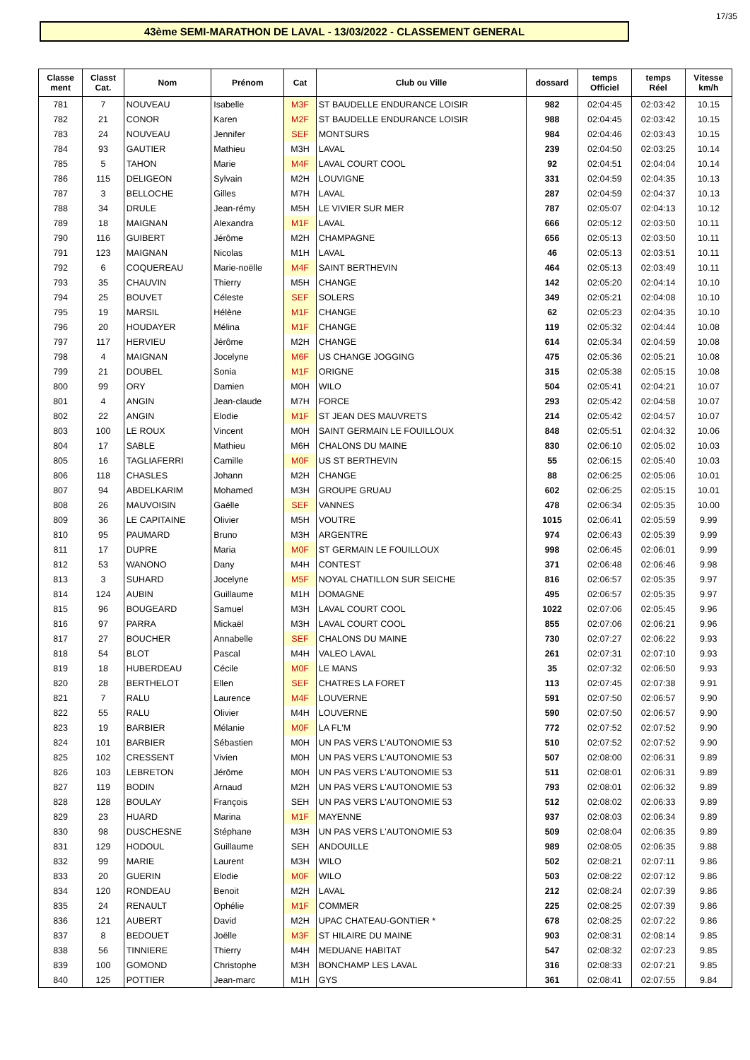17/35
43ème SEMI-MARATHON DE LAVAL - 13/03/2022 - CLASSEMENT GENERAL
| Classe ment | Classt Cat. | Nom | Prénom | Cat | Club ou Ville | dossard | temps Officiel | temps Réel | Vitesse km/h |
| --- | --- | --- | --- | --- | --- | --- | --- | --- | --- |
| 781 | 7 | NOUVEAU | Isabelle | M3F | ST BAUDELLE ENDURANCE LOISIR | 982 | 02:04:45 | 02:03:42 | 10.15 |
| 782 | 21 | CONOR | Karen | M2F | ST BAUDELLE ENDURANCE LOISIR | 988 | 02:04:45 | 02:03:42 | 10.15 |
| 783 | 24 | NOUVEAU | Jennifer | SEF | MONTSURS | 984 | 02:04:46 | 02:03:43 | 10.15 |
| 784 | 93 | GAUTIER | Mathieu | M3H | LAVAL | 239 | 02:04:50 | 02:03:25 | 10.14 |
| 785 | 5 | TAHON | Marie | M4F | LAVAL COURT COOL | 92 | 02:04:51 | 02:04:04 | 10.14 |
| 786 | 115 | DELIGEON | Sylvain | M2H | LOUVIGNE | 331 | 02:04:59 | 02:04:35 | 10.13 |
| 787 | 3 | BELLOCHE | Gilles | M7H | LAVAL | 287 | 02:04:59 | 02:04:37 | 10.13 |
| 788 | 34 | DRULE | Jean-rémy | M5H | LE VIVIER SUR MER | 787 | 02:05:07 | 02:04:13 | 10.12 |
| 789 | 18 | MAIGNAN | Alexandra | M1F | LAVAL | 666 | 02:05:12 | 02:03:50 | 10.11 |
| 790 | 116 | GUIBERT | Jérôme | M2H | CHAMPAGNE | 656 | 02:05:13 | 02:03:50 | 10.11 |
| 791 | 123 | MAIGNAN | Nicolas | M1H | LAVAL | 46 | 02:05:13 | 02:03:51 | 10.11 |
| 792 | 6 | COQUEREAU | Marie-noëlle | M4F | SAINT BERTHEVIN | 464 | 02:05:13 | 02:03:49 | 10.11 |
| 793 | 35 | CHAUVIN | Thierry | M5H | CHANGE | 142 | 02:05:20 | 02:04:14 | 10.10 |
| 794 | 25 | BOUVET | Céleste | SEF | SOLERS | 349 | 02:05:21 | 02:04:08 | 10.10 |
| 795 | 19 | MARSIL | Hélène | M1F | CHANGE | 62 | 02:05:23 | 02:04:35 | 10.10 |
| 796 | 20 | HOUDAYER | Mélina | M1F | CHANGE | 119 | 02:05:32 | 02:04:44 | 10.08 |
| 797 | 117 | HERVIEU | Jérôme | M2H | CHANGE | 614 | 02:05:34 | 02:04:59 | 10.08 |
| 798 | 4 | MAIGNAN | Jocelyne | M6F | US CHANGE JOGGING | 475 | 02:05:36 | 02:05:21 | 10.08 |
| 799 | 21 | DOUBEL | Sonia | M1F | ORIGNE | 315 | 02:05:38 | 02:05:15 | 10.08 |
| 800 | 99 | ORY | Damien | M0H | WILO | 504 | 02:05:41 | 02:04:21 | 10.07 |
| 801 | 4 | ANGIN | Jean-claude | M7H | FORCE | 293 | 02:05:42 | 02:04:58 | 10.07 |
| 802 | 22 | ANGIN | Elodie | M1F | ST JEAN DES MAUVRETS | 214 | 02:05:42 | 02:04:57 | 10.07 |
| 803 | 100 | LE ROUX | Vincent | M0H | SAINT GERMAIN LE FOUILLOUX | 848 | 02:05:51 | 02:04:32 | 10.06 |
| 804 | 17 | SABLE | Mathieu | M6H | CHALONS DU MAINE | 830 | 02:06:10 | 02:05:02 | 10.03 |
| 805 | 16 | TAGLIAFERRI | Camille | M0F | US ST BERTHEVIN | 55 | 02:06:15 | 02:05:40 | 10.03 |
| 806 | 118 | CHASLES | Johann | M2H | CHANGE | 88 | 02:06:25 | 02:05:06 | 10.01 |
| 807 | 94 | ABDELKARIM | Mohamed | M3H | GROUPE GRUAU | 602 | 02:06:25 | 02:05:15 | 10.01 |
| 808 | 26 | MAUVOISIN | Gaëlle | SEF | VANNES | 478 | 02:06:34 | 02:05:35 | 10.00 |
| 809 | 36 | LE CAPITAINE | Olivier | M5H | VOUTRE | 1015 | 02:06:41 | 02:05:59 | 9.99 |
| 810 | 95 | PAUMARD | Bruno | M3H | ARGENTRE | 974 | 02:06:43 | 02:05:39 | 9.99 |
| 811 | 17 | DUPRE | Maria | M0F | ST GERMAIN LE FOUILLOUX | 998 | 02:06:45 | 02:06:01 | 9.99 |
| 812 | 53 | WANONO | Dany | M4H | CONTEST | 371 | 02:06:48 | 02:06:46 | 9.98 |
| 813 | 3 | SUHARD | Jocelyne | M5F | NOYAL CHATILLON SUR SEICHE | 816 | 02:06:57 | 02:05:35 | 9.97 |
| 814 | 124 | AUBIN | Guillaume | M1H | DOMAGNE | 495 | 02:06:57 | 02:05:35 | 9.97 |
| 815 | 96 | BOUGEARD | Samuel | M3H | LAVAL COURT COOL | 1022 | 02:07:06 | 02:05:45 | 9.96 |
| 816 | 97 | PARRA | Mickaël | M3H | LAVAL COURT COOL | 855 | 02:07:06 | 02:06:21 | 9.96 |
| 817 | 27 | BOUCHER | Annabelle | SEF | CHALONS DU MAINE | 730 | 02:07:27 | 02:06:22 | 9.93 |
| 818 | 54 | BLOT | Pascal | M4H | VALEO LAVAL | 261 | 02:07:31 | 02:07:10 | 9.93 |
| 819 | 18 | HUBERDEAU | Cécile | M0F | LE MANS | 35 | 02:07:32 | 02:06:50 | 9.93 |
| 820 | 28 | BERTHELOT | Ellen | SEF | CHATRES LA FORET | 113 | 02:07:45 | 02:07:38 | 9.91 |
| 821 | 7 | RALU | Laurence | M4F | LOUVERNE | 591 | 02:07:50 | 02:06:57 | 9.90 |
| 822 | 55 | RALU | Olivier | M4H | LOUVERNE | 590 | 02:07:50 | 02:06:57 | 9.90 |
| 823 | 19 | BARBIER | Mélanie | M0F | LA FL'M | 772 | 02:07:52 | 02:07:52 | 9.90 |
| 824 | 101 | BARBIER | Sébastien | M0H | UN PAS VERS L'AUTONOMIE 53 | 510 | 02:07:52 | 02:07:52 | 9.90 |
| 825 | 102 | CRESSENT | Vivien | M0H | UN PAS VERS L'AUTONOMIE 53 | 507 | 02:08:00 | 02:06:31 | 9.89 |
| 826 | 103 | LEBRETON | Jérôme | M0H | UN PAS VERS L'AUTONOMIE 53 | 511 | 02:08:01 | 02:06:31 | 9.89 |
| 827 | 119 | BODIN | Arnaud | M2H | UN PAS VERS L'AUTONOMIE 53 | 793 | 02:08:01 | 02:06:32 | 9.89 |
| 828 | 128 | BOULAY | François | SEH | UN PAS VERS L'AUTONOMIE 53 | 512 | 02:08:02 | 02:06:33 | 9.89 |
| 829 | 23 | HUARD | Marina | M1F | MAYENNE | 937 | 02:08:03 | 02:06:34 | 9.89 |
| 830 | 98 | DUSCHESNE | Stéphane | M3H | UN PAS VERS L'AUTONOMIE 53 | 509 | 02:08:04 | 02:06:35 | 9.89 |
| 831 | 129 | HODOUL | Guillaume | SEH | ANDOUILLE | 989 | 02:08:05 | 02:06:35 | 9.88 |
| 832 | 99 | MARIE | Laurent | M3H | WILO | 502 | 02:08:21 | 02:07:11 | 9.86 |
| 833 | 20 | GUERIN | Elodie | M0F | WILO | 503 | 02:08:22 | 02:07:12 | 9.86 |
| 834 | 120 | RONDEAU | Benoit | M2H | LAVAL | 212 | 02:08:24 | 02:07:39 | 9.86 |
| 835 | 24 | RENAULT | Ophélie | M1F | COMMER | 225 | 02:08:25 | 02:07:39 | 9.86 |
| 836 | 121 | AUBERT | David | M2H | UPAC CHATEAU-GONTIER * | 678 | 02:08:25 | 02:07:22 | 9.86 |
| 837 | 8 | BEDOUET | Joëlle | M3F | ST HILAIRE DU MAINE | 903 | 02:08:31 | 02:08:14 | 9.85 |
| 838 | 56 | TINNIERE | Thierry | M4H | MEDUANE HABITAT | 547 | 02:08:32 | 02:07:23 | 9.85 |
| 839 | 100 | GOMOND | Christophe | M3H | BONCHAMP LES LAVAL | 316 | 02:08:33 | 02:07:21 | 9.85 |
| 840 | 125 | POTTIER | Jean-marc | M1H | GYS | 361 | 02:08:41 | 02:07:55 | 9.84 |